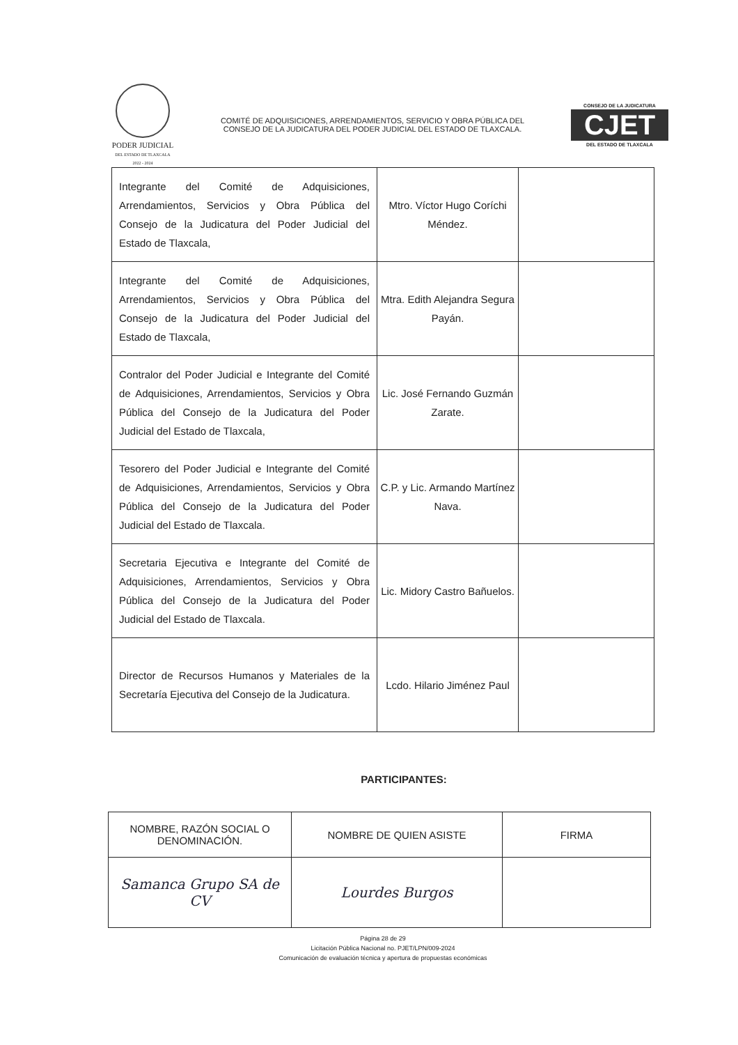PODER JUDICIAL
DEL ESTADO DE TLAXCALA
2022 - 2024
COMITÉ DE ADQUISICIONES, ARRENDAMIENTOS, SERVICIO Y OBRA PÚBLICA DEL CONSEJO DE LA JUDICATURA DEL PODER JUDICIAL DEL ESTADO DE TLAXCALA.
CONSEJO DE LA JUDICATURA
CJET
DEL ESTADO DE TLAXCALA
| Integrante del Comité de Adquisiciones, Arrendamientos, Servicios y Obra Pública del Consejo de la Judicatura del Poder Judicial del Estado de Tlaxcala, | Mtro. Víctor Hugo Coríchi Méndez. | |
| Integrante del Comité de Adquisiciones, Arrendamientos, Servicios y Obra Pública del Consejo de la Judicatura del Poder Judicial del Estado de Tlaxcala, | Mtra. Edith Alejandra Segura Payán. | |
| Contralor del Poder Judicial e Integrante del Comité de Adquisiciones, Arrendamientos, Servicios y Obra Pública del Consejo de la Judicatura del Poder Judicial del Estado de Tlaxcala, | Lic. José Fernando Guzmán Zarate. | |
| Tesorero del Poder Judicial e Integrante del Comité de Adquisiciones, Arrendamientos, Servicios y Obra Pública del Consejo de la Judicatura del Poder Judicial del Estado de Tlaxcala. | C.P. y Lic. Armando Martínez Nava. | |
| Secretaria Ejecutiva e Integrante del Comité de Adquisiciones, Arrendamientos, Servicios y Obra Pública del Consejo de la Judicatura del Poder Judicial del Estado de Tlaxcala. | Lic. Midory Castro Bañuelos. | |
| Director de Recursos Humanos y Materiales de la Secretaría Ejecutiva del Consejo de la Judicatura. | Lcdo. Hilario Jiménez Paul | |
PARTICIPANTES:
| NOMBRE, RAZÓN SOCIAL O DENOMINACIÓN. | NOMBRE DE QUIEN ASISTE | FIRMA |
| --- | --- | --- |
| Samanca Grupo SA de CV | Lourdes Burgos | |
Página 28 de 29
Licitación Pública Nacional no. PJET/LPN/009-2024
Comunicación de evaluación técnica y apertura de propuestas económicas